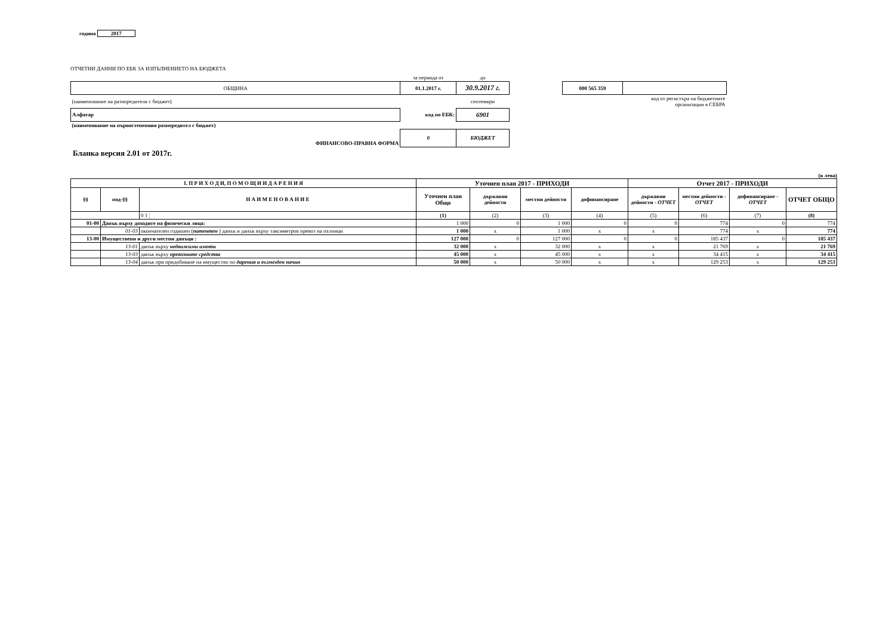година 2017
ОТЧЕТНИ ДАННИ ПО ЕБК ЗА ИЗПЪЛНЕНИЕТО НА БЮДЖЕТА
| | за периода от | до | | | |
| ОБЩИНА | 01.1.2017 г. | 30.9.2017 г. | | 000 565 359 | |
| (наименование на разпоредителя с бюджет) | | септември | | | код от регистъра на бюджетните организации в СЕБРА |
| Алфатар | код по ЕБК: | 6901 | | | |
| (наименование на първостепенния разпоредител с бюджет) | | | | | |
| ФИНАНСОВО-ПРАВНА ФОРМА | 0 | БЮДЖЕТ | | | |
Бланка версия 2.01 от 2017г.
(в лева)
| I. П Р И Х О Д И, П О М О Щ И И Д А Р Е Н И Я | | | Уточнен план 2017 - ПРИХОДИ | | | | Отчет 2017 - ПРИХОДИ | | | |
| --- | --- | --- | --- | --- | --- | --- | --- | --- | --- | --- |
| §§ | под-§§ | Н А И М Е Н О В А Н И Е | Уточнен план Общо | държавни дейности | местни дейности | дофинансиране | държавни дейности - ОТЧЕТ | местни дейности - ОТЧЕТ | дофинансиране - ОТЧЕТ | ОТЧЕТ ОБЩО |
| | | 0 1 ¦ | (1) | (2) | (3) | (4) | (5) | (6) | (7) | (8) |
| 01-00 | Данък върху доходите на физически лица: | | 1 000 | 0 | 1 000 | 0 | 0 | 774 | 0 | 774 |
| | 01-03 | окончателен годишен ( патентен ) данък и данък върху таксиметров превоз на пътници | 1 000 | x | 1 000 | x | x | 774 | x | 774 |
| 13-00 | Имуществени и други местни данъци : | | 127 000 | 0 | 127 000 | 0 | 0 | 185 437 | 0 | 185 437 |
| | 13-01 | данък върху недвижими имоти | 32 000 | x | 32 000 | x | x | 21 769 | x | 21 769 |
| | 13-03 | данък върху превозните средства | 45 000 | x | 45 000 | x | x | 34 415 | x | 34 415 |
| | 13-04 | данък при придобиване на имущество по дарения и възмезден начин | 50 000 | x | 50 000 | x | x | 129 253 | x | 129 253 |